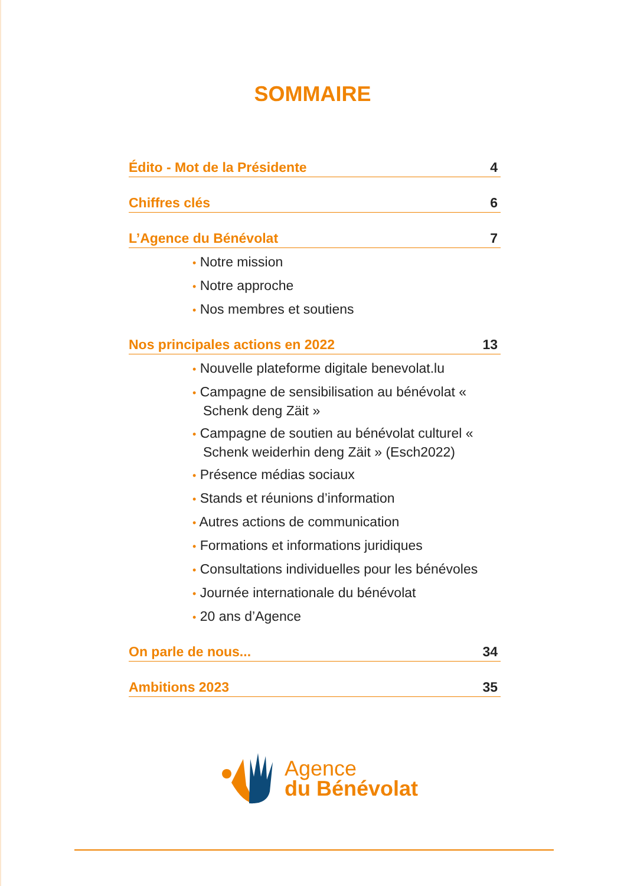SOMMAIRE
Édito - Mot de la Présidente 4
Chiffres clés 6
L’Agence du Bénévolat 7
• Notre mission
• Notre approche
• Nos membres et soutiens
Nos principales actions en 2022 13
• Nouvelle plateforme digitale benevolat.lu
• Campagne de sensibilisation au bénévolat « Schenk deng Zäit »
• Campagne de soutien au bénévolat culturel « Schenk weiderhin deng Zäit » (Esch2022)
• Présence médias sociaux
• Stands et réunions d’information
• Autres actions de communication
• Formations et informations juridiques
• Consultations individuelles pour les bénévoles
• Journée internationale du bénévolat
• 20 ans d’Agence
On parle de nous... 34
Ambitions 2023 35
Agence
du Bénévolat